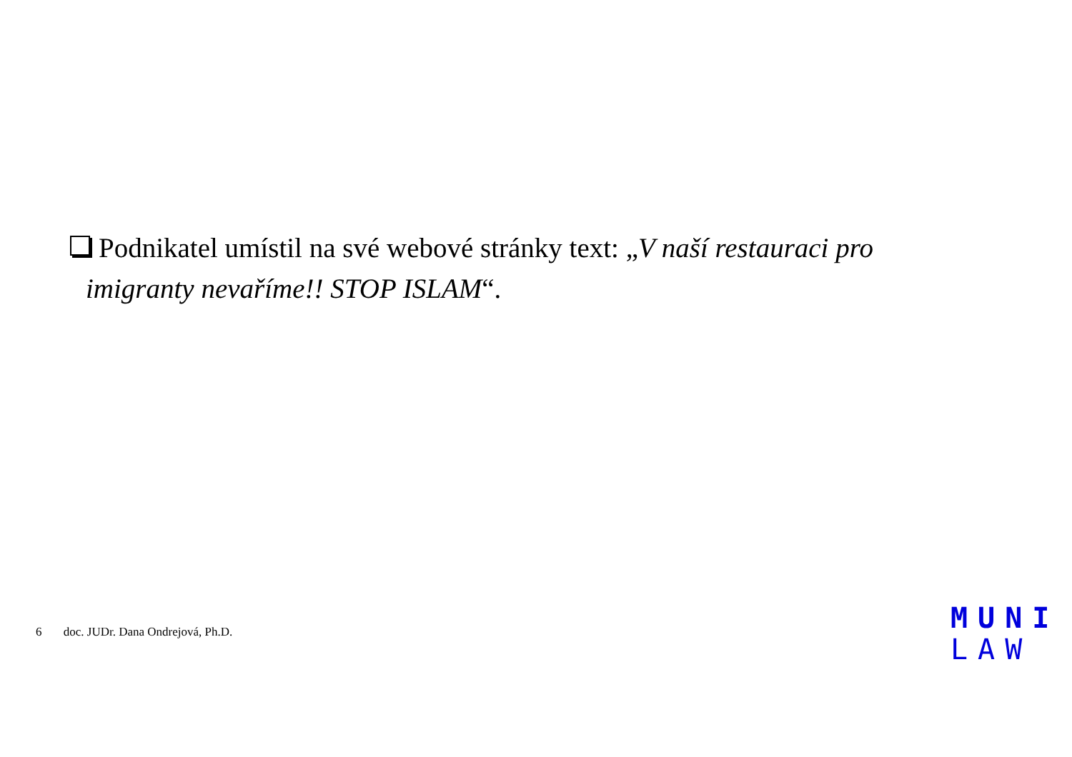Podnikatel umístil na své webové stránky text: „V naší restauraci pro
imigranty nevaříme!! STOP ISLAM“.
6 doc. JUDr. Dana Ondrejová, Ph.D.
MUNI
LAW